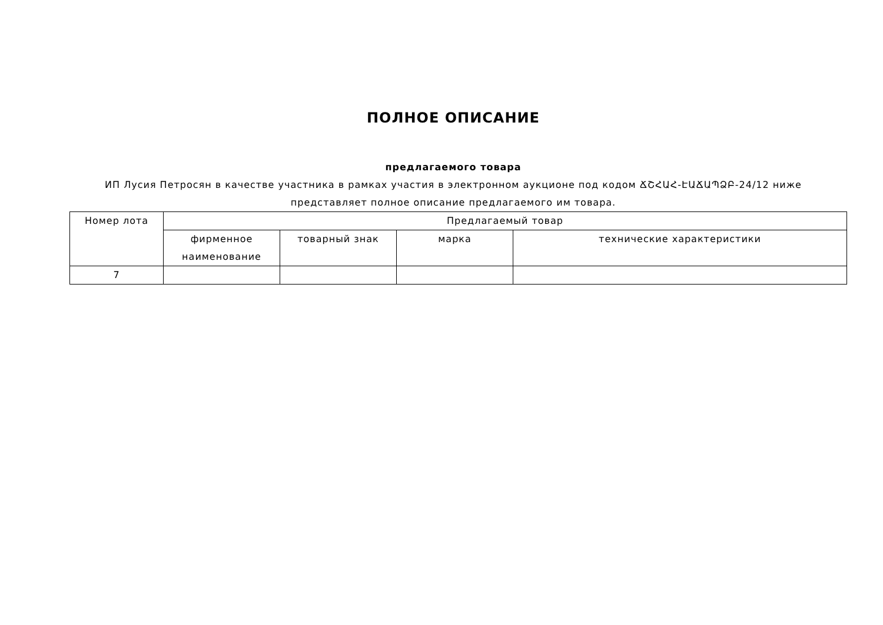ПОЛНОЕ ОПИСАНИЕ
предлагаемого товара
ИП Лусия Петросян в качестве участника в рамках участия в электронном аукционе под кодом ՃՇՀԱՀ-ԷԱՃԱՊՁԲ-24/12 ниже представляет полное описание предлагаемого им товара.
| Номер лота | Предлагаемый товар | | | |
| --- | --- | --- | --- | --- |
| | фирменное наименование | товарный знак | марка | технические характеристики |
| 7 | | | | |